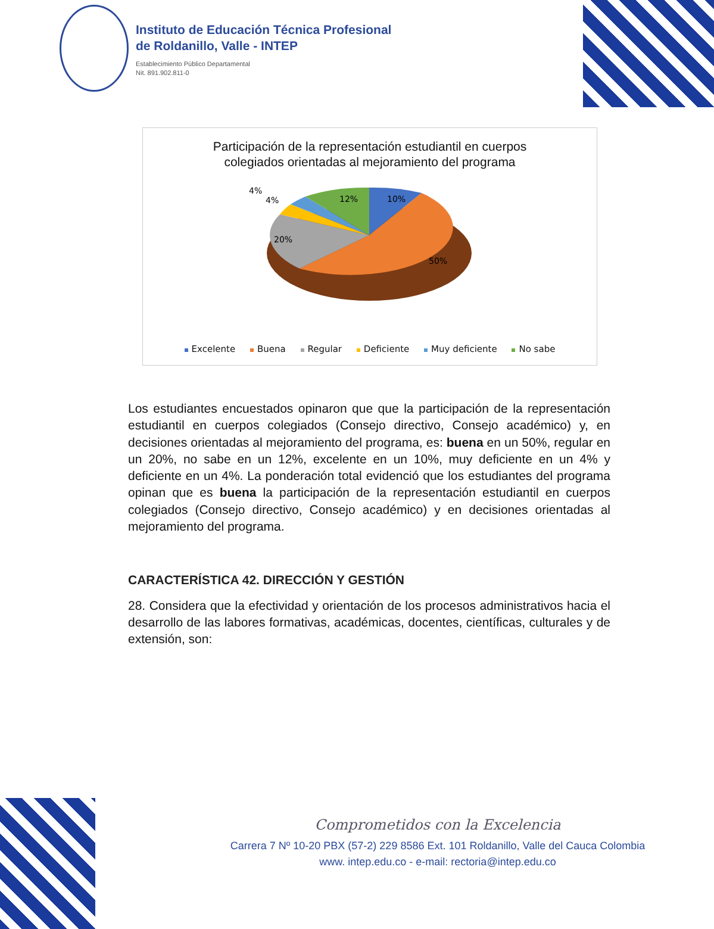Instituto de Educación Técnica Profesional
de Roldanillo, Valle - INTEP
Establecimiento Público Departamental
Nit. 891.902.811-0
Participación de la representación estudiantil en cuerpos
colegiados orientadas al mejoramiento del programa
10%
12%
4%
4%
20%
50%
Excelente Buena Regular Deficiente Muy deficiente No sabe
Los estudiantes encuestados opinaron que que la participación de la representación estudiantil en cuerpos colegiados (Consejo directivo, Consejo académico) y, en decisiones orientadas al mejoramiento del programa, es: buena en un 50%, regular en un 20%, no sabe en un 12%, excelente en un 10%, muy deficiente en un 4% y deficiente en un 4%. La ponderación total evidenció que los estudiantes del programa opinan que es buena la participación de la representación estudiantil en cuerpos colegiados (Consejo directivo, Consejo académico) y en decisiones orientadas al mejoramiento del programa.
CARACTERÍSTICA 42. DIRECCIÓN Y GESTIÓN
28. Considera que la efectividad y orientación de los procesos administrativos hacia el desarrollo de las labores formativas, académicas, docentes, científicas, culturales y de extensión, son:
Comprometidos con la Excelencia
Carrera 7 Nº 10-20 PBX (57-2) 229 8586 Ext. 101 Roldanillo, Valle del Cauca Colombia
www. intep.edu.co - e-mail: rectoria@intep.edu.co